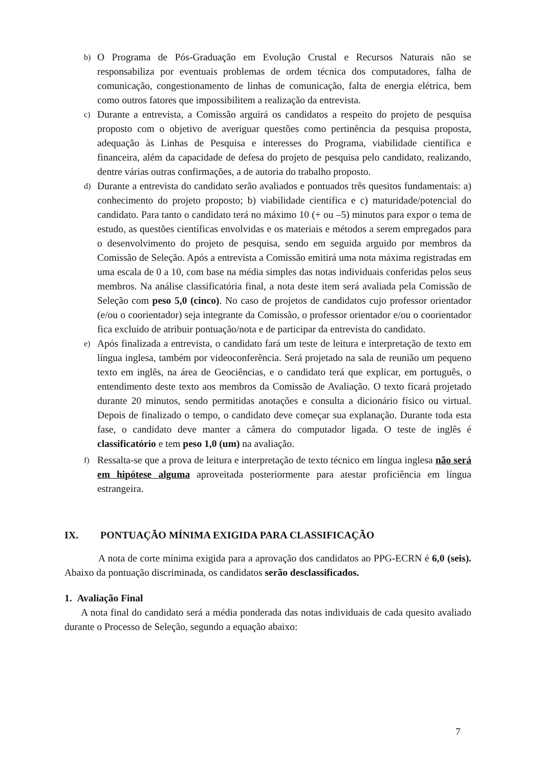b)
O Programa de Pós-Graduação em Evolução Crustal e Recursos Naturais não se responsabiliza por eventuais problemas de ordem técnica dos computadores, falha de comunicação, congestionamento de linhas de comunicação, falta de energia elétrica, bem como outros fatores que impossibilitem a realização da entrevista.
c)
Durante a entrevista, a Comissão arguirá os candidatos a respeito do projeto de pesquisa proposto com o objetivo de averiguar questões como pertinência da pesquisa proposta, adequação às Linhas de Pesquisa e interesses do Programa, viabilidade científica e financeira, além da capacidade de defesa do projeto de pesquisa pelo candidato, realizando, dentre várias outras confirmações, a de autoria do trabalho proposto.
d)
Durante a entrevista do candidato serão avaliados e pontuados três quesitos fundamentais: a) conhecimento do projeto proposto; b) viabilidade científica e c) maturidade/potencial do candidato. Para tanto o candidato terá no máximo 10 (+ ou –5) minutos para expor o tema de estudo, as questões científicas envolvidas e os materiais e métodos a serem empregados para o desenvolvimento do projeto de pesquisa, sendo em seguida arguido por membros da Comissão de Seleção. Após a entrevista a Comissão emitirá uma nota máxima registradas em uma escala de 0 a 10, com base na média simples das notas individuais conferidas pelos seus membros. Na análise classificatória final, a nota deste item será avaliada pela Comissão de Seleção com peso 5,0 (cinco). No caso de projetos de candidatos cujo professor orientador (e/ou o coorientador) seja integrante da Comissão, o professor orientador e/ou o coorientador fica excluído de atribuir pontuação/nota e de participar da entrevista do candidato.
e)
Após finalizada a entrevista, o candidato fará um teste de leitura e interpretação de texto em língua inglesa, também por videoconferência. Será projetado na sala de reunião um pequeno texto em inglês, na área de Geociências, e o candidato terá que explicar, em português, o entendimento deste texto aos membros da Comissão de Avaliação. O texto ficará projetado durante 20 minutos, sendo permitidas anotações e consulta a dicionário físico ou virtual. Depois de finalizado o tempo, o candidato deve começar sua explanação. Durante toda esta fase, o candidato deve manter a câmera do computador ligada. O teste de inglês é classificatório e tem peso 1,0 (um) na avaliação.
f)
Ressalta-se que a prova de leitura e interpretação de texto técnico em língua inglesa não será em hipótese alguma aproveitada posteriormente para atestar proficiência em língua estrangeira.
IX. PONTUAÇÃO MÍNIMA EXIGIDA PARA CLASSIFICAÇÃO
A nota de corte mínima exigida para a aprovação dos candidatos ao PPG-ECRN é 6,0 (seis). Abaixo da pontuação discriminada, os candidatos serão desclassificados.
1. Avaliação Final
A nota final do candidato será a média ponderada das notas individuais de cada quesito avaliado durante o Processo de Seleção, segundo a equação abaixo:
7